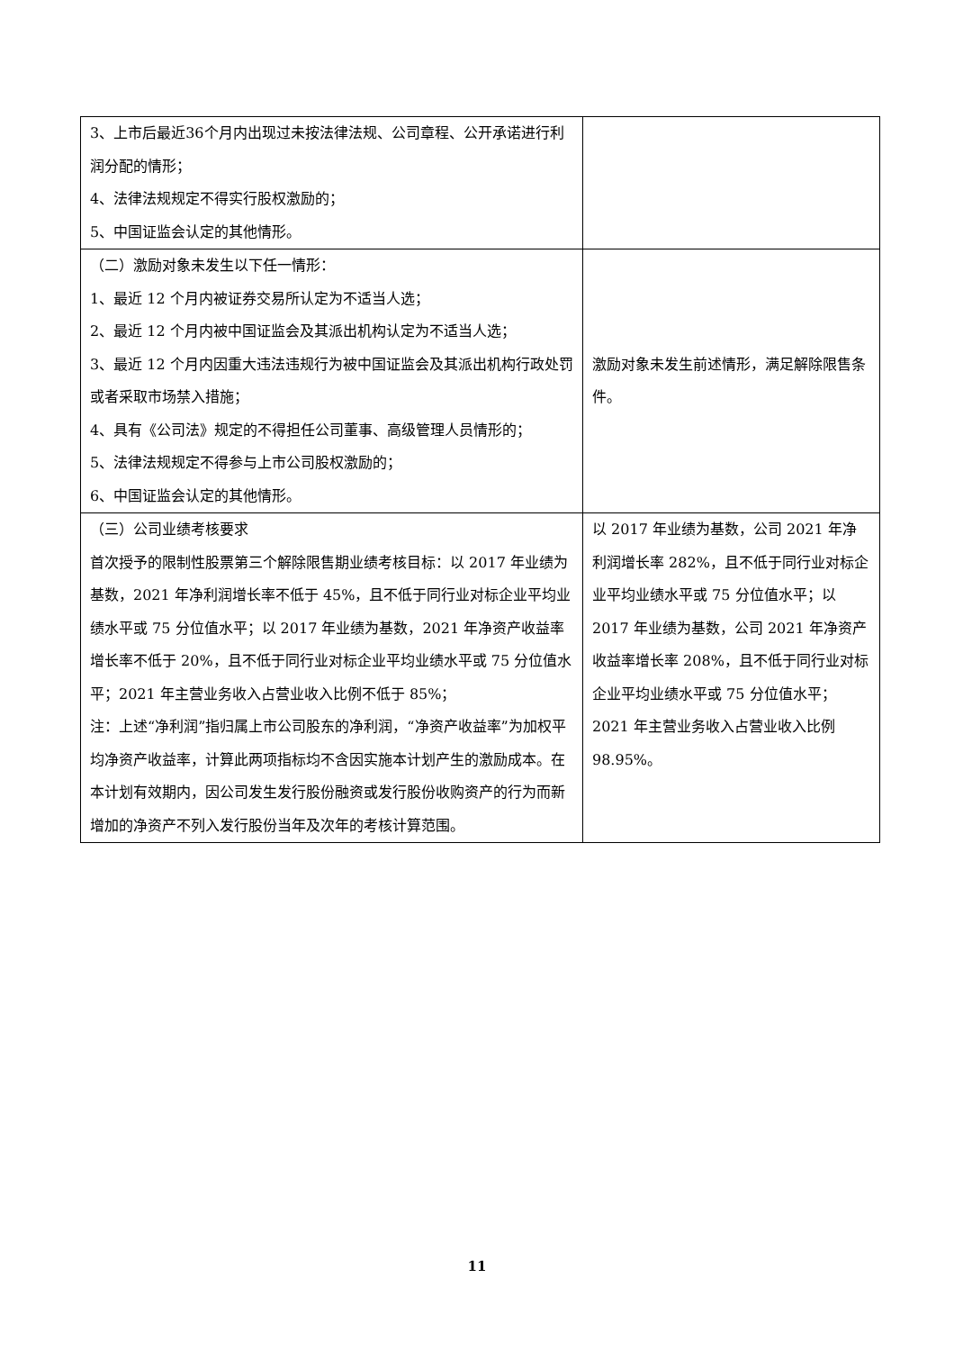| 3、上市后最近36个月内出现过未按法律法规、公司章程、公开承诺进行利润分配的情形； 4、法律法规规定不得实行股权激励的； 5、中国证监会认定的其他情形。 | |
| （二）激励对象未发生以下任一情形： 1、最近 12 个月内被证券交易所认定为不适当人选； 2、最近 12 个月内被中国证监会及其派出机构认定为不适当人选； 3、最近 12 个月内因重大违法违规行为被中国证监会及其派出机构行政处罚或者采取市场禁入措施； 4、具有《公司法》规定的不得担任公司董事、高级管理人员情形的； 5、法律法规规定不得参与上市公司股权激励的； 6、中国证监会认定的其他情形。 | 激励对象未发生前述情形，满足解除限售条件。 |
| （三）公司业绩考核要求 首次授予的限制性股票第三个解除限售期业绩考核目标：以 2017 年业绩为基数，2021 年净利润增长率不低于 45%，且不低于同行业对标企业平均业绩水平或 75 分位值水平；以 2017 年业绩为基数，2021 年净资产收益率增长率不低于 20%，且不低于同行业对标企业平均业绩水平或 75 分位值水平；2021 年主营业务收入占营业收入比例不低于 85%； 注：上述“净利润”指归属上市公司股东的净利润，“净资产收益率”为加权平均净资产收益率，计算此两项指标均不含因实施本计划产生的激励成本。在本计划有效期内，因公司发生发行股份融资或发行股份收购资产的行为而新增加的净资产不列入发行股份当年及次年的考核计算范围。 | 以 2017 年业绩为基数，公司 2021 年净利润增长率 282%，且不低于同行业对标企业平均业绩水平或 75 分位值水平；以 2017 年业绩为基数，公司 2021 年净资产收益率增长率 208%，且不低于同行业对标企业平均业绩水平或 75 分位值水平；2021 年主营业务收入占营业收入比例 98.95%。 |
11